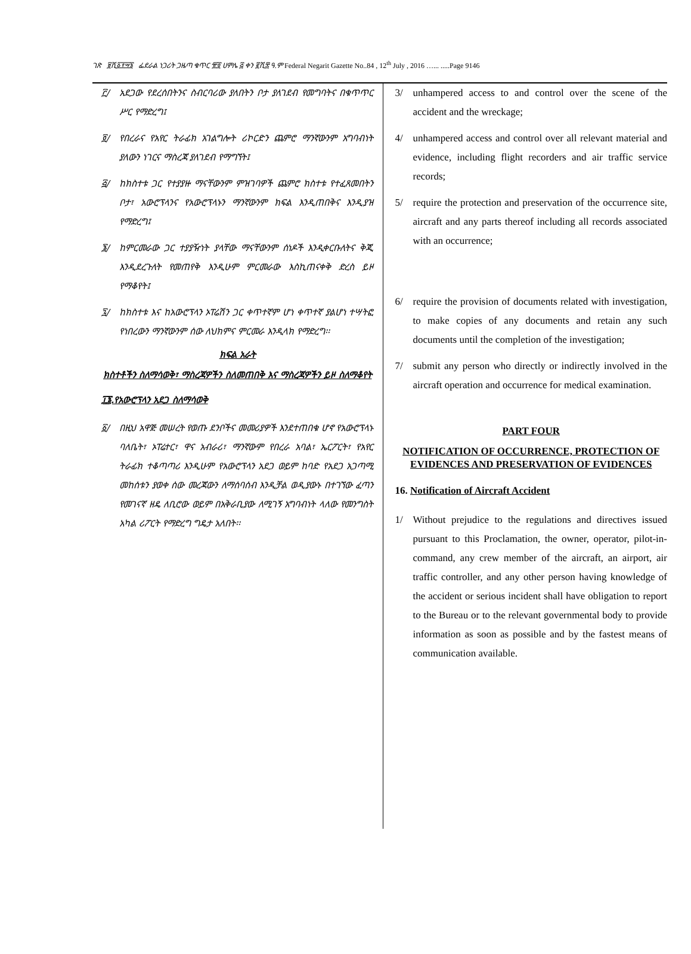ገጽ ፱ሺ፩፻፵፮ ፌደራል ነጋሪት ጋዜጣ ቁጥር ፹፬ ሀምሌ ፭ ቀን ፪ሺ፰ ዓ.ም Federal Negarit Gazette No..84 , 12<sup>th</sup> July , 2016 …... .....Page 9146
፫/ አደጋው የደረሰበትንና ስብርባሪው ያለበትን ቦታ ያለገደብ የመግባትና በቁጥጥር ሥር የማድረግ፤
፬/ የበረራና የአየር ትራፊክ አገልግሎት ሪኮርድን ጨምሮ ማንኛውንም አግባብነት ያለውን ነገርና ማስረጃ ያለገደብ የማግኘት፤
፭/ ከክስተቱ ጋር የተያያዙ ማናቸውንም ምዝገባዎች ጨምሮ ክስተቱ የተፈጸመበትን ቦታ፣ አውሮፕላንና የአውሮፕላኑን ማንኛውንም ክፍል እንዲጠበቅና እንዲያዝ የማድረግ፤
፮/ ከምርመራው ጋር ተያያዥነት ያላቸው ማናቸውንም ሰነዶች እንዲቀርቡለትና ቅጂ እንዲደረጉለት የመጠየቅ እንዲሁም ምርመራው እስኪጠናቀቅ ድረስ ይዞ የማቆየት፤
፯/ ከክስተቱ እና ከአውሮፕላን ኦፐሬሽን ጋር ቀጥተኛም ሆነ ቀጥተኛ ያልሆነ ተሣትፎ የነበረውን ማንኛውንም ሰው ለህክምና ምርመራ እንዲላክ የማድረግ፡፡
ክፍል አራት
ክስተቶችን ስለማሳወቅ፣ ማስረጃዎችን ስለመጠበቅ እና ማስረጃዎችን ይዞ ስለማቆየት
፲፮.የአውሮፕላን አደጋ ስለማሳወቅ
፩/ በዚህ አዋጅ መሠረት የወጡ ደንቦችና መመሪያዎች እንደተጠበቁ ሆኖ የአውሮፕላኑ ባለቤት፣ ኦፐሬተር፣ ዋና አብራሪ፣ ማንኛውም የበረራ አባል፣ ኤርፖርት፣ የአየር ትራፊክ ተቆጣጣሪ እንዲሁም የአውሮፕላን አደጋ ወይም ከባድ የአደጋ አጋጣሚ መከሰቱን ያወቀ ሰው መረጃውን ለማሰባሰብ እንዲቻል ወዲያውኑ በተገኘው ፈጣን የመገናኛ ዘዴ ለቢሮው ወይም በአቅራቢያው ለሚገኝ አግባብነት ላለው የመንግስት አካል ሪፖርት የማድረግ ግዴታ አለበት፡፡
3/ unhampered access to and control over the scene of the accident and the wreckage;
4/ unhampered access and control over all relevant material and evidence, including flight recorders and air traffic service records;
5/ require the protection and preservation of the occurrence site, aircraft and any parts thereof including all records associated with an occurrence;
6/ require the provision of documents related with investigation, to make copies of any documents and retain any such documents until the completion of the investigation;
7/ submit any person who directly or indirectly involved in the aircraft operation and occurrence for medical examination.
PART FOUR
NOTIFICATION OF OCCURRENCE, PROTECTION OF EVIDENCES AND PRESERVATION OF EVIDENCES
16. Notification of Aircraft Accident
1/ Without prejudice to the regulations and directives issued pursuant to this Proclamation, the owner, operator, pilot-in-command, any crew member of the aircraft, an airport, air traffic controller, and any other person having knowledge of the accident or serious incident shall have obligation to report to the Bureau or to the relevant governmental body to provide information as soon as possible and by the fastest means of communication available.